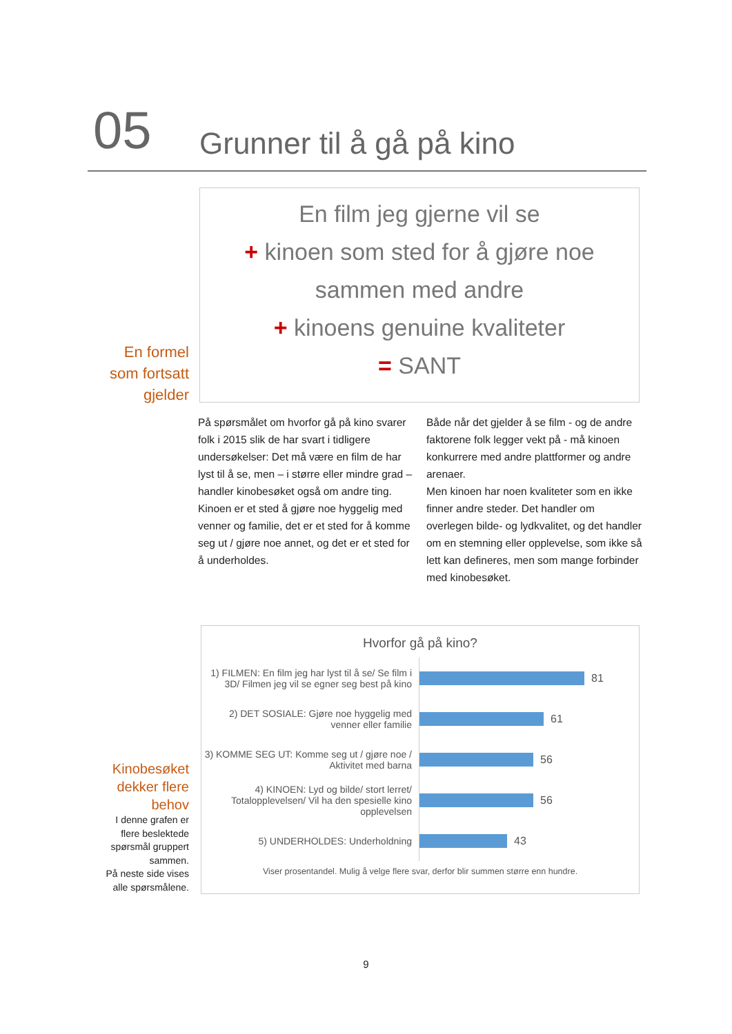05 Grunner til å gå på kino
En formel
som fortsatt
gjelder
En film jeg gjerne vil se
+ kinoen som sted for å gjøre noe
sammen med andre
+ kinoens genuine kvaliteter
= SANT
På spørsmålet om hvorfor gå på kino svarer folk i 2015 slik de har svart i tidligere undersøkelser: Det må være en film de har lyst til å se, men – i større eller mindre grad – handler kinobesøket også om andre ting.
Kinoen er et sted å gjøre noe hyggelig med venner og familie, det er et sted for å komme seg ut / gjøre noe annet, og det er et sted for å underholdes.
Både når det gjelder å se film - og de andre faktorene folk legger vekt på - må kinoen konkurrere med andre plattformer og andre arenaer.
Men kinoen har noen kvaliteter som en ikke finner andre steder. Det handler om overlegen bilde- og lydkvalitet, og det handler om en stemning eller opplevelse, som ikke så lett kan defineres, men som mange forbinder med kinobesøket.
Kinobesøket
dekker flere
behov
I denne grafen er
flere beslektede
spørsmål gruppert
sammen.
På neste side vises
alle spørsmålene.
Hvorfor gå på kino?
1) FILMEN: En film jeg har lyst til å se/ Se film i 3D/ Filmen jeg vil se egner seg best på kino
81
2) DET SOSIALE: Gjøre noe hyggelig med venner eller familie
61
3) KOMME SEG UT: Komme seg ut / gjøre noe / Aktivitet med barna
56
4) KINOEN: Lyd og bilde/ stort lerret/ Totalopplevelsen/ Vil ha den spesielle kino opplevelsen
56
5) UNDERHOLDES: Underholdning
43
Viser prosentandel. Mulig å velge flere svar, derfor blir summen større enn hundre.
9